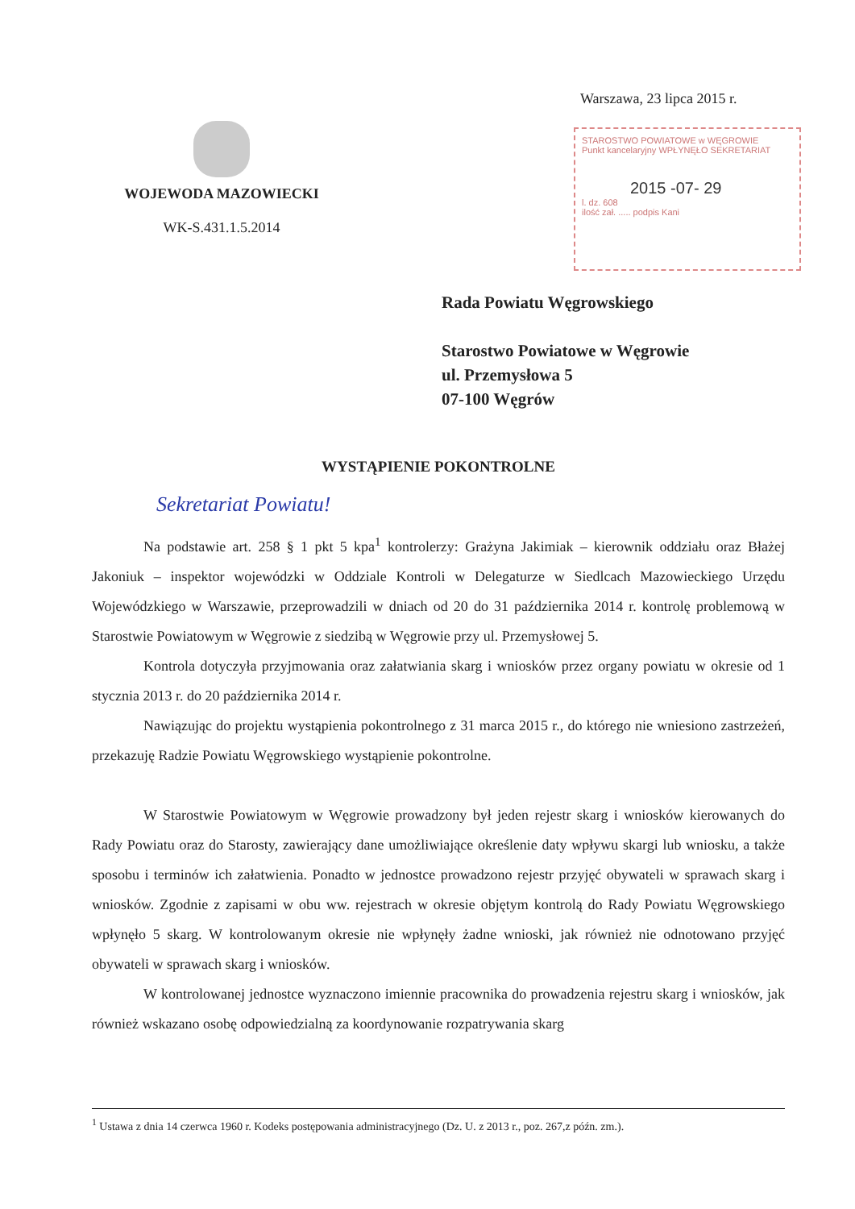Warszawa, 23 lipca 2015 r.
WOJEWODA MAZOWIECKI
WK-S.431.1.5.2014
STAROSTWO POWIATOWE w WĘGROWIE
Punkt kancelaryjny WPŁYNĘŁO SEKRETARIAT
2015 -07- 29
l. dz. 608
ilość zał. ..... podpis Kani
Rada Powiatu Węgrowskiego
Starostwo Powiatowe w Węgrowie
ul. Przemysłowa 5
07-100 Węgrów
WYSTĄPIENIE POKONTROLNE
Sekretariat Powiatu!
Na podstawie art. 258 § 1 pkt 5 kpa<sup>1</sup> kontrolerzy: Grażyna Jakimiak – kierownik oddziału oraz Błażej Jakoniuk – inspektor wojewódzki w Oddziale Kontroli w Delegaturze w Siedlcach Mazowieckiego Urzędu Wojewódzkiego w Warszawie, przeprowadzili w dniach od 20 do 31 października 2014 r. kontrolę problemową w Starostwie Powiatowym w Węgrowie z siedzibą w Węgrowie przy ul. Przemysłowej 5.
Kontrola dotyczyła przyjmowania oraz załatwiania skarg i wniosków przez organy powiatu w okresie od 1 stycznia 2013 r. do 20 października 2014 r.
Nawiązując do projektu wystąpienia pokontrolnego z 31 marca 2015 r., do którego nie wniesiono zastrzeżeń, przekazuję Radzie Powiatu Węgrowskiego wystąpienie pokontrolne.
W Starostwie Powiatowym w Węgrowie prowadzony był jeden rejestr skarg i wniosków kierowanych do Rady Powiatu oraz do Starosty, zawierający dane umożliwiające określenie daty wpływu skargi lub wniosku, a także sposobu i terminów ich załatwienia. Ponadto w jednostce prowadzono rejestr przyjęć obywateli w sprawach skarg i wniosków. Zgodnie z zapisami w obu ww. rejestrach w okresie objętym kontrolą do Rady Powiatu Węgrowskiego wpłynęło 5 skarg. W kontrolowanym okresie nie wpłynęły żadne wnioski, jak również nie odnotowano przyjęć obywateli w sprawach skarg i wniosków.
W kontrolowanej jednostce wyznaczono imiennie pracownika do prowadzenia rejestru skarg i wniosków, jak również wskazano osobę odpowiedzialną za koordynowanie rozpatrywania skarg
<sup>1</sup> Ustawa z dnia 14 czerwca 1960 r. Kodeks postępowania administracyjnego (Dz. U. z 2013 r., poz. 267,z późn. zm.).